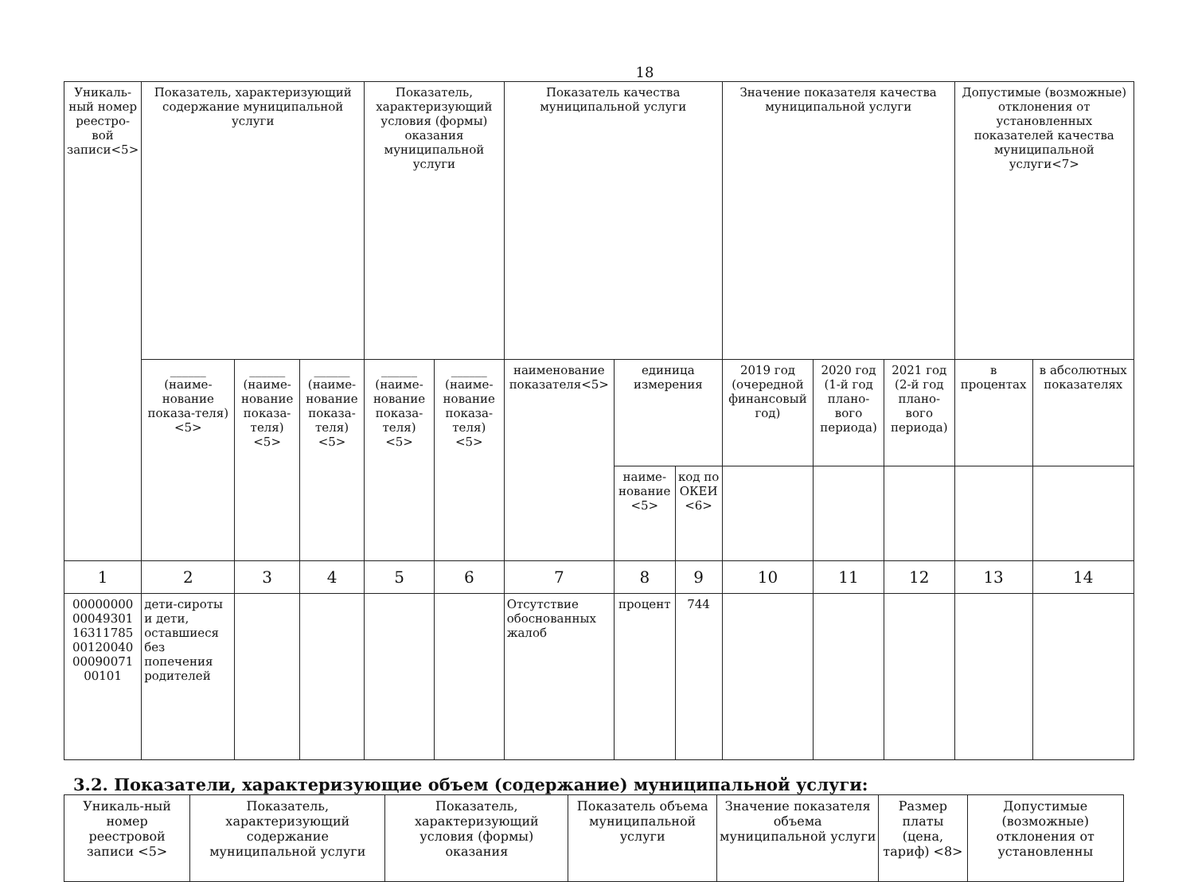18
| Уникаль-ный номер реестро-вой записи<5> | Показатель, характеризующий содержание муниципальной услуги | | | Показатель, характеризующий условия (формы) оказания муниципальной услуги | | Показатель качества муниципальной услуги | | | Значение показателя качества муниципальной услуги | | | Допустимые (возможные) отклонения от установленных показателей качества муниципальной услуги<7> | |
| --- | --- | --- | --- | --- | --- | --- | --- | --- | --- | --- | --- | --- | --- |
| | ______ (наиме-нование показа-теля) <5> | ______ (наиме-нование показа-теля) <5> | ______ (наиме-нование показа-теля) <5> | ______ (наиме-нование показа-теля) <5> | ______ (наиме-нование показа-теля) <5> | наименование показателя<5> | единица измерения | | 2019 год (очередной финансовый год) | 2020 год (1-й год плано-вого периода) | 2021 год (2-й год плано-вого периода) | в процентах | в абсолютных показателях |
| | | | | | | | наиме-нование <5> | код по ОКЕИ <6> | | | | | |
| 1 | 2 | 3 | 4 | 5 | 6 | 7 | 8 | 9 | 10 | 11 | 12 | 13 | 14 |
| 00000000 00049301 16311785 00120040 00090071 00101 | дети-сироты и дети, оставшиеся без попечения родителей | | | | | Отсутствие обоснованных жалоб | процент | 744 | | | | | |
3.2. Показатели, характеризующие объем (содержание) муниципальной услуги:
| Уникаль-ный номер реестровой записи <5> | Показатель, характеризующий содержание муниципальной услуги | Показатель, характеризующий условия (формы) оказания | Показатель объема муниципальной услуги | Значение показателя объема муниципальной услуги | Размер платы (цена, тариф) <8> | Допустимые (возможные) отклонения от установленны |
| --- | --- | --- | --- | --- | --- | --- |